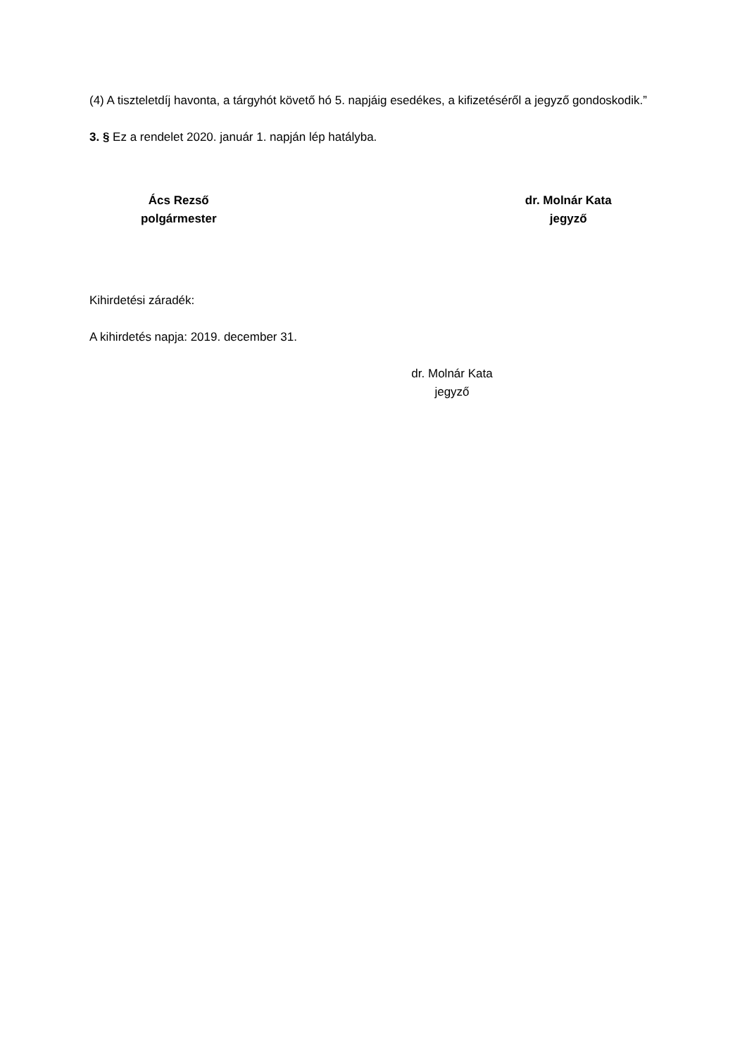(4) A tiszteletdíj havonta, a tárgyhót követő hó 5. napjáig esedékes, a kifizetéséről a jegyző gondoskodik.”
3. § Ez a rendelet 2020. január 1. napján lép hatályba.
Ács Rezső
polgármester
dr. Molnár Kata
jegyző
Kihirdetési záradék:
A kihirdetés napja: 2019. december 31.
dr. Molnár Kata
jegyző